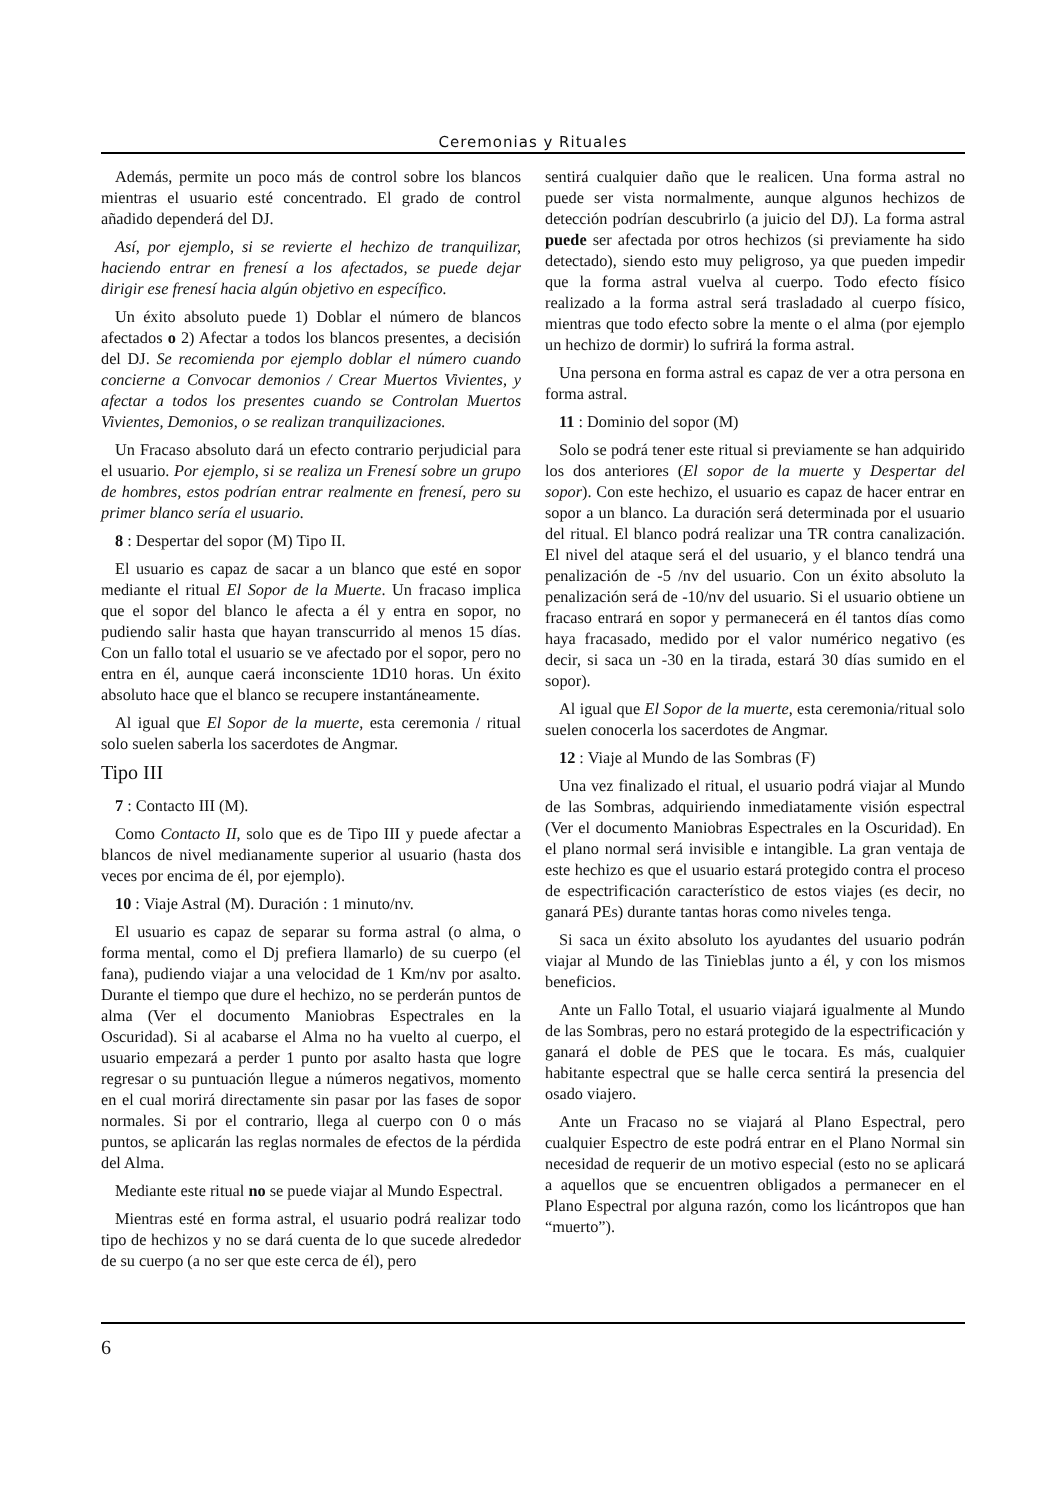Ceremonias y Rituales
Además, permite un poco más de control sobre los blancos mientras el usuario esté concentrado. El grado de control añadido dependerá del DJ.
Así, por ejemplo, si se revierte el hechizo de tranquilizar, haciendo entrar en frenesí a los afectados, se puede dejar dirigir ese frenesí hacia algún objetivo en específico.
Un éxito absoluto puede 1) Doblar el número de blancos afectados o 2) Afectar a todos los blancos presentes, a decisión del DJ. Se recomienda por ejemplo doblar el número cuando concierne a Convocar demonios / Crear Muertos Vivientes, y afectar a todos los presentes cuando se Controlan Muertos Vivientes, Demonios, o se realizan tranquilizaciones.
Un Fracaso absoluto dará un efecto contrario perjudicial para el usuario. Por ejemplo, si se realiza un Frenesí sobre un grupo de hombres, estos podrían entrar realmente en frenesí, pero su primer blanco sería el usuario.
8 : Despertar del sopor (M) Tipo II.
El usuario es capaz de sacar a un blanco que esté en sopor mediante el ritual El Sopor de la Muerte. Un fracaso implica que el sopor del blanco le afecta a él y entra en sopor, no pudiendo salir hasta que hayan transcurrido al menos 15 días. Con un fallo total el usuario se ve afectado por el sopor, pero no entra en él, aunque caerá inconsciente 1D10 horas. Un éxito absoluto hace que el blanco se recupere instantáneamente.
Al igual que El Sopor de la muerte, esta ceremonia / ritual solo suelen saberla los sacerdotes de Angmar.
Tipo III
7 : Contacto III (M).
Como Contacto II, solo que es de Tipo III y puede afectar a blancos de nivel medianamente superior al usuario (hasta dos veces por encima de él, por ejemplo).
10 : Viaje Astral (M). Duración : 1 minuto/nv.
El usuario es capaz de separar su forma astral (o alma, o forma mental, como el Dj prefiera llamarlo) de su cuerpo (el fana), pudiendo viajar a una velocidad de 1 Km/nv por asalto. Durante el tiempo que dure el hechizo, no se perderán puntos de alma (Ver el documento Maniobras Espectrales en la Oscuridad). Si al acabarse el Alma no ha vuelto al cuerpo, el usuario empezará a perder 1 punto por asalto hasta que logre regresar o su puntuación llegue a números negativos, momento en el cual morirá directamente sin pasar por las fases de sopor normales. Si por el contrario, llega al cuerpo con 0 o más puntos, se aplicarán las reglas normales de efectos de la pérdida del Alma.
Mediante este ritual no se puede viajar al Mundo Espectral.
Mientras esté en forma astral, el usuario podrá realizar todo tipo de hechizos y no se dará cuenta de lo que sucede alrededor de su cuerpo (a no ser que este cerca de él), pero
sentirá cualquier daño que le realicen. Una forma astral no puede ser vista normalmente, aunque algunos hechizos de detección podrían descubrirlo (a juicio del DJ). La forma astral puede ser afectada por otros hechizos (si previamente ha sido detectado), siendo esto muy peligroso, ya que pueden impedir que la forma astral vuelva al cuerpo. Todo efecto físico realizado a la forma astral será trasladado al cuerpo físico, mientras que todo efecto sobre la mente o el alma (por ejemplo un hechizo de dormir) lo sufrirá la forma astral.
Una persona en forma astral es capaz de ver a otra persona en forma astral.
11 : Dominio del sopor (M)
Solo se podrá tener este ritual si previamente se han adquirido los dos anteriores (El sopor de la muerte y Despertar del sopor). Con este hechizo, el usuario es capaz de hacer entrar en sopor a un blanco. La duración será determinada por el usuario del ritual. El blanco podrá realizar una TR contra canalización. El nivel del ataque será el del usuario, y el blanco tendrá una penalización de -5 /nv del usuario. Con un éxito absoluto la penalización será de -10/nv del usuario. Si el usuario obtiene un fracaso entrará en sopor y permanecerá en él tantos días como haya fracasado, medido por el valor numérico negativo (es decir, si saca un -30 en la tirada, estará 30 días sumido en el sopor).
Al igual que El Sopor de la muerte, esta ceremonia/ritual solo suelen conocerla los sacerdotes de Angmar.
12 : Viaje al Mundo de las Sombras (F)
Una vez finalizado el ritual, el usuario podrá viajar al Mundo de las Sombras, adquiriendo inmediatamente visión espectral (Ver el documento Maniobras Espectrales en la Oscuridad). En el plano normal será invisible e intangible. La gran ventaja de este hechizo es que el usuario estará protegido contra el proceso de espectrificación característico de estos viajes (es decir, no ganará PEs) durante tantas horas como niveles tenga.
Si saca un éxito absoluto los ayudantes del usuario podrán viajar al Mundo de las Tinieblas junto a él, y con los mismos beneficios.
Ante un Fallo Total, el usuario viajará igualmente al Mundo de las Sombras, pero no estará protegido de la espectrificación y ganará el doble de PES que le tocara. Es más, cualquier habitante espectral que se halle cerca sentirá la presencia del osado viajero.
Ante un Fracaso no se viajará al Plano Espectral, pero cualquier Espectro de este podrá entrar en el Plano Normal sin necesidad de requerir de un motivo especial (esto no se aplicará a aquellos que se encuentren obligados a permanecer en el Plano Espectral por alguna razón, como los licántropos que han “muerto”).
6